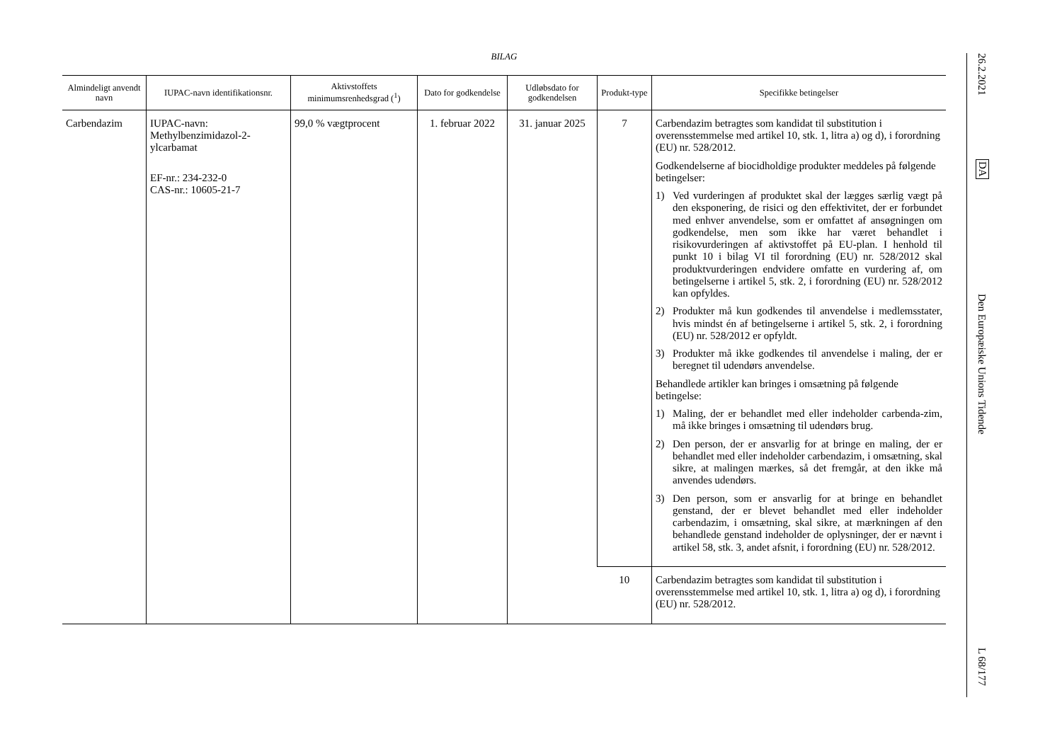BILAG
| Almindeligt anvendt navn | IUPAC-navn identifikationsnr. | Aktivstoffets minimumsrenhedsgrad (<sup>1</sup>) | Dato for godkendelse | Udløbsdato for godkendelsen | Produkt-type | Specifikke betingelser |
| --- | --- | --- | --- | --- | --- | --- |
| Carbendazim | IUPAC-navn: Methylbenzimidazol-2-ylcarbamat EF-nr.: 234-232-0 CAS-nr.: 10605-21-7 | 99,0 % vægtprocent | 1. februar 2022 | 31. januar 2025 | 7 | Carbendazim betragtes som kandidat til substitution i overensstemmelse med artikel 10, stk. 1, litra a) og d), i forordning (EU) nr. 528/2012. Godkendelserne af biocidholdige produkter meddeles på følgende betingelser: 1) Ved vurderingen af produktet skal der lægges særlig vægt på den eksponering, de risici og den effektivitet, der er forbundet med enhver anvendelse, som er omfattet af ansøgningen om godkendelse, men som ikke har været behandlet i risikovurderingen af aktivstoffet på EU-plan. I henhold til punkt 10 i bilag VI til forordning (EU) nr. 528/2012 skal produktvurderingen endvidere omfatte en vurdering af, om betingelserne i artikel 5, stk. 2, i forordning (EU) nr. 528/2012 kan opfyldes. 2) Produkter må kun godkendes til anvendelse i medlemsstater, hvis mindst én af betingelserne i artikel 5, stk. 2, i forordning (EU) nr. 528/2012 er opfyldt. 3) Produkter må ikke godkendes til anvendelse i maling, der er beregnet til udendørs anvendelse. Behandlede artikler kan bringes i omsætning på følgende betingelse: 1) Maling, der er behandlet med eller indeholder carbenda-zim, må ikke bringes i omsætning til udendørs brug. 2) Den person, der er ansvarlig for at bringe en maling, der er behandlet med eller indeholder carbendazim, i omsætning, skal sikre, at malingen mærkes, så det fremgår, at den ikke må anvendes udendørs. 3) Den person, som er ansvarlig for at bringe en behandlet genstand, der er blevet behandlet med eller indeholder carbendazim, i omsætning, skal sikre, at mærkningen af den behandlede genstand indeholder de oplysninger, der er nævnt i artikel 58, stk. 3, andet afsnit, i forordning (EU) nr. 528/2012. |
| | | | | | 10 | Carbendazim betragtes som kandidat til substitution i overensstemmelse med artikel 10, stk. 1, litra a) og d), i forordning (EU) nr. 528/2012. |
26.2.2021
DA
Den Europæiske Unions Tidende
L 68/177